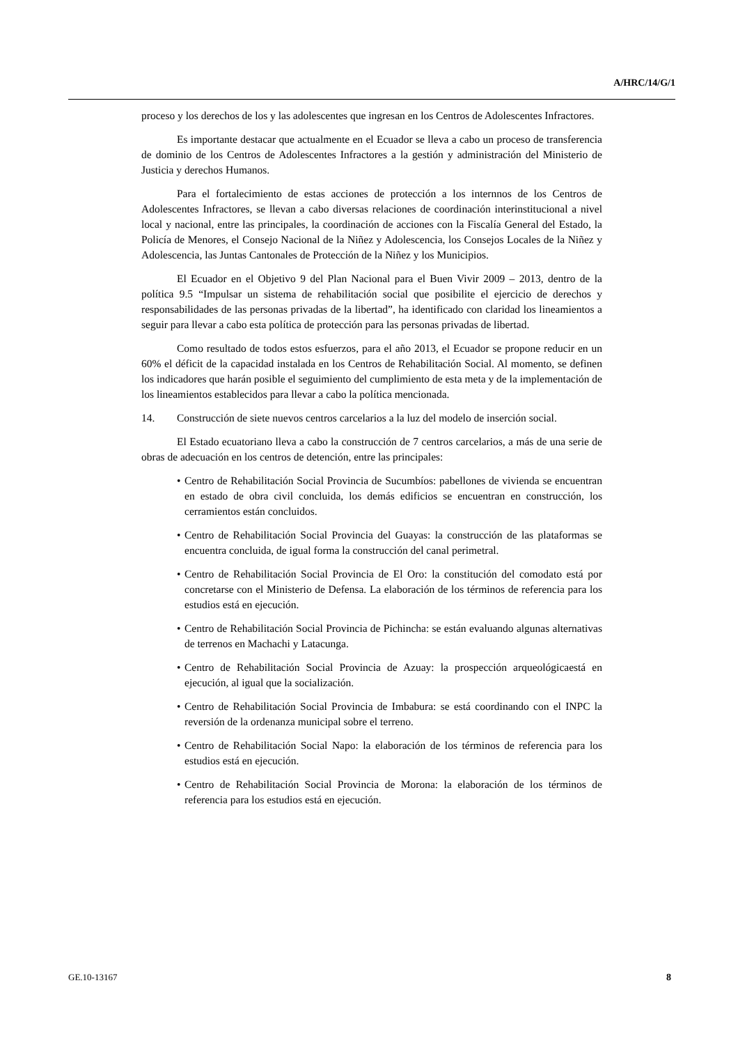A/HRC/14/G/1
proceso y los derechos de los y las adolescentes que ingresan en los Centros de Adolescentes Infractores.
Es importante destacar que actualmente en el Ecuador se lleva a cabo un proceso de transferencia de dominio de los Centros de Adolescentes Infractores a la gestión y administración del Ministerio de Justicia y derechos Humanos.
Para el fortalecimiento de estas acciones de protección a los internnos de los Centros de Adolescentes Infractores, se llevan a cabo diversas relaciones de coordinación interinstitucional a nivel local y nacional, entre las principales, la coordinación de acciones con la Fiscalía General del Estado, la Policía de Menores, el Consejo Nacional de la Niñez y Adolescencia, los Consejos Locales de la Niñez y Adolescencia, las Juntas Cantonales de Protección de la Niñez y los Municipios.
El Ecuador en el Objetivo 9 del Plan Nacional para el Buen Vivir 2009 – 2013, dentro de la política 9.5 “Impulsar un sistema de rehabilitación social que posibilite el ejercicio de derechos y responsabilidades de las personas privadas de la libertad”, ha identificado con claridad los lineamientos a seguir para llevar a cabo esta política de protección para las personas privadas de libertad.
Como resultado de todos estos esfuerzos, para el año 2013, el Ecuador se propone reducir en un 60% el déficit de la capacidad instalada en los Centros de Rehabilitación Social. Al momento, se definen los indicadores que harán posible el seguimiento del cumplimiento de esta meta y de la implementación de los lineamientos establecidos para llevar a cabo la política mencionada.
14. Construcción de siete nuevos centros carcelarios a la luz del modelo de inserción social.
El Estado ecuatoriano lleva a cabo la construcción de 7 centros carcelarios, a más de una serie de obras de adecuación en los centros de detención, entre las principales:
• Centro de Rehabilitación Social Provincia de Sucumbíos: pabellones de vivienda se encuentran en estado de obra civil concluida, los demás edificios se encuentran en construcción, los cerramientos están concluidos.
• Centro de Rehabilitación Social Provincia del Guayas: la construcción de las plataformas se encuentra concluida, de igual forma la construcción del canal perimetral.
• Centro de Rehabilitación Social Provincia de El Oro: la constitución del comodato está por concretarse con el Ministerio de Defensa. La elaboración de los términos de referencia para los estudios está en ejecución.
• Centro de Rehabilitación Social Provincia de Pichincha: se están evaluando algunas alternativas de terrenos en Machachi y Latacunga.
• Centro de Rehabilitación Social Provincia de Azuay: la prospección arqueológicaestá en ejecución, al igual que la socialización.
• Centro de Rehabilitación Social Provincia de Imbabura: se está coordinando con el INPC la reversión de la ordenanza municipal sobre el terreno.
• Centro de Rehabilitación Social Napo: la elaboración de los términos de referencia para los estudios está en ejecución.
• Centro de Rehabilitación Social Provincia de Morona: la elaboración de los términos de referencia para los estudios está en ejecución.
GE.10-13167 8